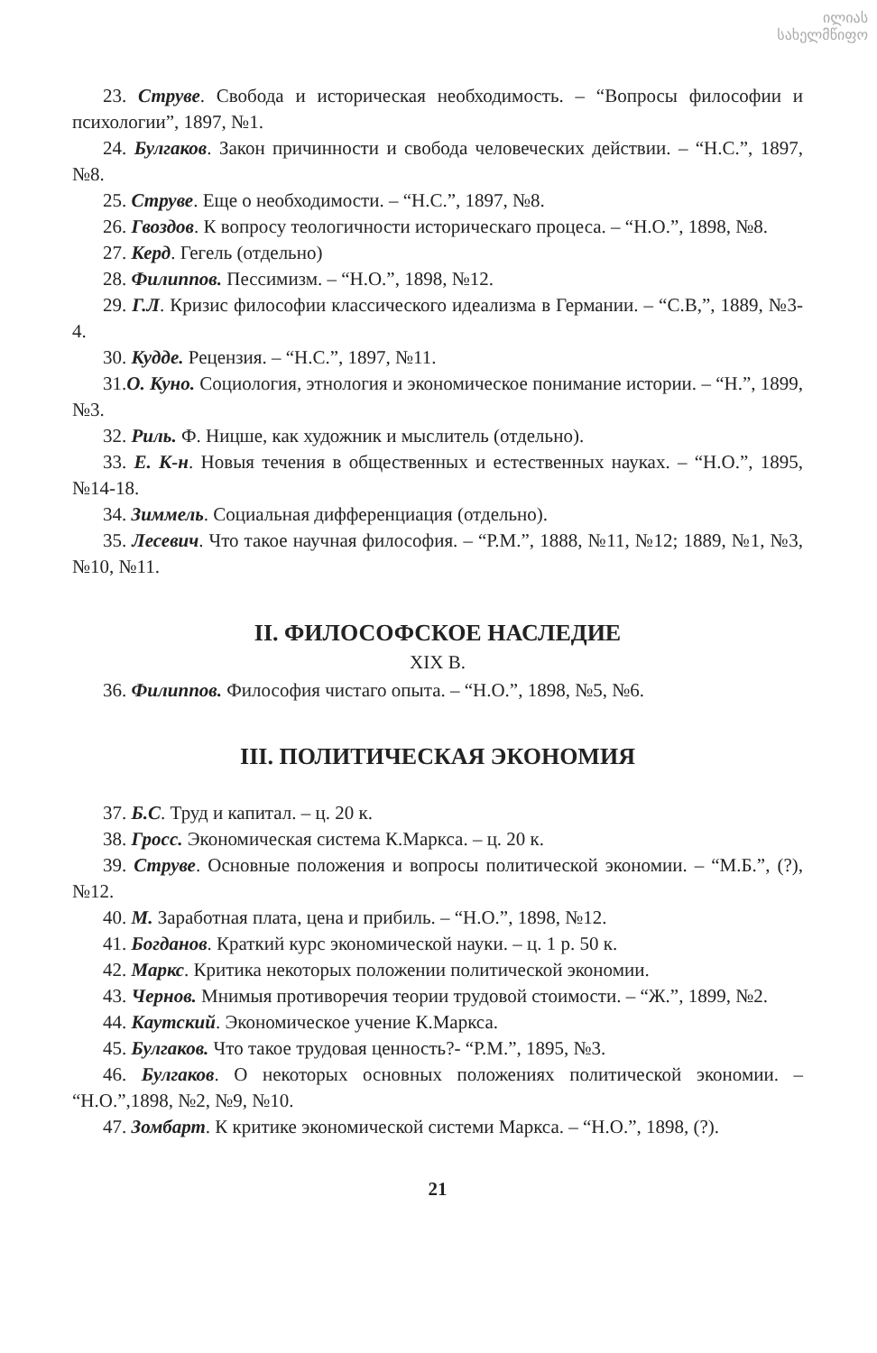ილიას
სახელმწიფო
23. Струве. Свобода и историческая необходимость. – “Вопросы философии и психологии”, 1897, №1.
24. Булгаков. Закон причинности и свобода человеческих действии. – “Н.С.”, 1897, №8.
25. Струве. Еще о необходимости. – “Н.С.”, 1897, №8.
26. Гвоздов. К вопросу теологичности историческаго процеса. – “Н.О.”, 1898, №8.
27. Керд. Гегель (отдельно)
28. Филиппов. Пессимизм. – “Н.О.”, 1898, №12.
29. Г.Л. Кризис философии классического идеализма в Германии. – “С.В,”, 1889, №3-4.
30. Кудде. Рецензия. – “Н.С.”, 1897, №11.
31.О. Куно. Социология, этнология и экономическое понимание истории. – “Н.”, 1899, №3.
32. Риль. Ф. Ницше, как художник и мыслитель (отдельно).
33. Е. К-н. Новыя течения в общественных и естественных науках. – “Н.О.”, 1895, №14-18.
34. Зиммель. Социальная дифференциация (отдельно).
35. Лесевич. Что такое научная философия. – “Р.М.”, 1888, №11, №12; 1889, №1, №3, №10, №11.
II. ФИЛОСОФСКОЕ НАСЛЕДИЕ
XIX В.
36. Филиппов. Философия чистаго опыта. – “Н.О.”, 1898, №5, №6.
III. ПОЛИТИЧЕСКАЯ ЭКОНОМИЯ
37. Б.С. Труд и капитал. – ц. 20 к.
38. Гросс. Экономическая система К.Маркса. – ц. 20 к.
39. Струве. Основные положения и вопросы политической экономии. – “М.Б.”, (?),№12.
40. М. Заработная плата, цена и прибиль. – “Н.О.”, 1898, №12.
41. Богданов. Краткий курс экономической науки. – ц. 1 р. 50 к.
42. Маркс. Критика некоторых положении политической экономии.
43. Чернов. Мнимыя противоречия теории трудовой стоимости. – “Ж.”, 1899, №2.
44. Каутский. Экономическое учение К.Маркса.
45. Булгаков. Что такое трудовая ценность?- “Р.М.”, 1895, №3.
46. Булгаков. О некоторых основных положениях политической экономии. – “Н.О.”,1898, №2, №9, №10.
47. Зомбарт. К критике экономической системи Маркса. – “Н.О.”, 1898, (?).
21